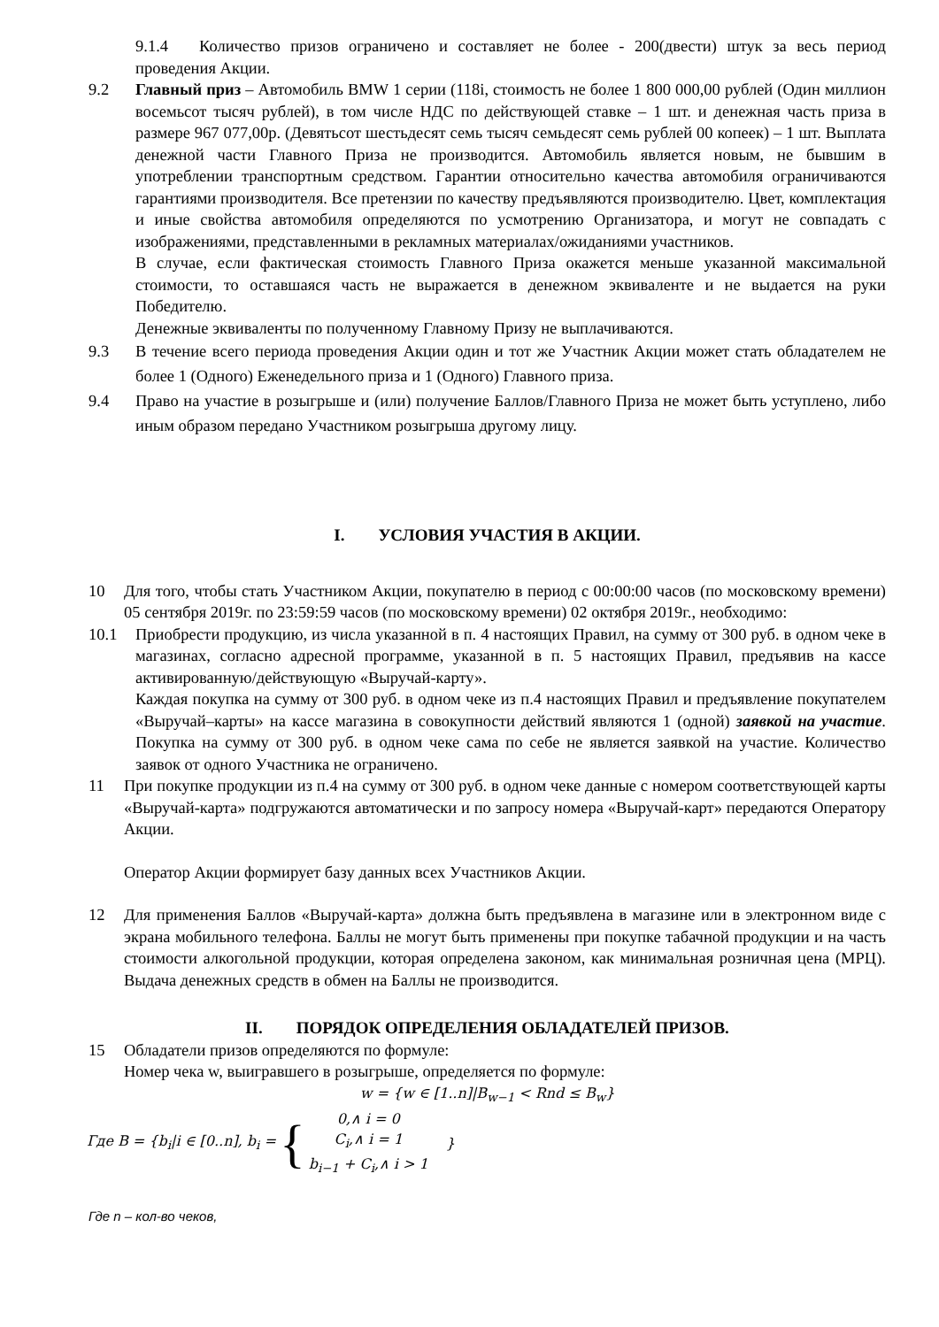9.1.4 Количество призов ограничено и составляет не более - 200(двести) штук за весь период проведения Акции.
9.2 Главный приз – Автомобиль BMW 1 серии (118i, стоимость не более 1 800 000,00 рублей (Один миллион восемьсот тысяч рублей), в том числе НДС по действующей ставке – 1 шт. и денежная часть приза в размере 967 077,00р. (Девятьсот шестьдесят семь тысяч семьдесят семь рублей 00 копеек) – 1 шт. Выплата денежной части Главного Приза не производится. Автомобиль является новым, не бывшим в употреблении транспортным средством. Гарантии относительно качества автомобиля ограничиваются гарантиями производителя. Все претензии по качеству предъявляются производителю. Цвет, комплектация и иные свойства автомобиля определяются по усмотрению Организатора, и могут не совпадать с изображениями, представленными в рекламных материалах/ожиданиями участников.
В случае, если фактическая стоимость Главного Приза окажется меньше указанной максимальной стоимости, то оставшаяся часть не выражается в денежном эквиваленте и не выдается на руки Победителю.
Денежные эквиваленты по полученному Главному Призу не выплачиваются.
9.3 В течение всего периода проведения Акции один и тот же Участник Акции может стать обладателем не более 1 (Одного) Еженедельного приза и 1 (Одного) Главного приза.
9.4 Право на участие в розыгрыше и (или) получение Баллов/Главного Приза не может быть уступлено, либо иным образом передано Участником розыгрыша другому лицу.
I. УСЛОВИЯ УЧАСТИЯ В АКЦИИ.
10 Для того, чтобы стать Участником Акции, покупателю в период с 00:00:00 часов (по московскому времени) 05 сентября 2019г. по 23:59:59 часов (по московскому времени) 02 октября 2019г., необходимо:
10.1 Приобрести продукцию, из числа указанной в п. 4 настоящих Правил, на сумму от 300 руб. в одном чеке в магазинах, согласно адресной программе, указанной в п. 5 настоящих Правил, предъявив на кассе активированную/действующую «Выручай-карту».
Каждая покупка на сумму от 300 руб. в одном чеке из п.4 настоящих Правил и предъявление покупателем «Выручай–карты» на кассе магазина в совокупности действий являются 1 (одной) заявкой на участие. Покупка на сумму от 300 руб. в одном чеке сама по себе не является заявкой на участие. Количество заявок от одного Участника не ограничено.
11 При покупке продукции из п.4 на сумму от 300 руб. в одном чеке данные с номером соответствующей карты «Выручай-карта» подгружаются автоматически и по запросу номера «Выручай-карт» передаются Оператору Акции.
Оператор Акции формирует базу данных всех Участников Акции.
12 Для применения Баллов «Выручай-карта» должна быть предъявлена в магазине или в электронном виде с экрана мобильного телефона. Баллы не могут быть применены при покупке табачной продукции и на часть стоимости алкогольной продукции, которая определена законом, как минимальная розничная цена (МРЦ). Выдача денежных средств в обмен на Баллы не производится.
II. ПОРЯДОК ОПРЕДЕЛЕНИЯ ОБЛАДАТЕЛЕЙ ПРИЗОВ.
15 Обладатели призов определяются по формуле:
Номер чека w, выигравшего в розыгрыше, определяется по формуле:
w = {w ∈ [1..n]|B<sub>w−1</sub> < Rnd ≤ B<sub>w</sub>}
Где B = {b<sub>i</sub>|i ∈ [0..n], b<sub>i</sub> = { 0,∧ i = 0
C<sub>i</sub>,∧ i = 1
b<sub>i−1</sub> + C<sub>i</sub>,∧ i > 1 }
Где n – кол-во чеков,